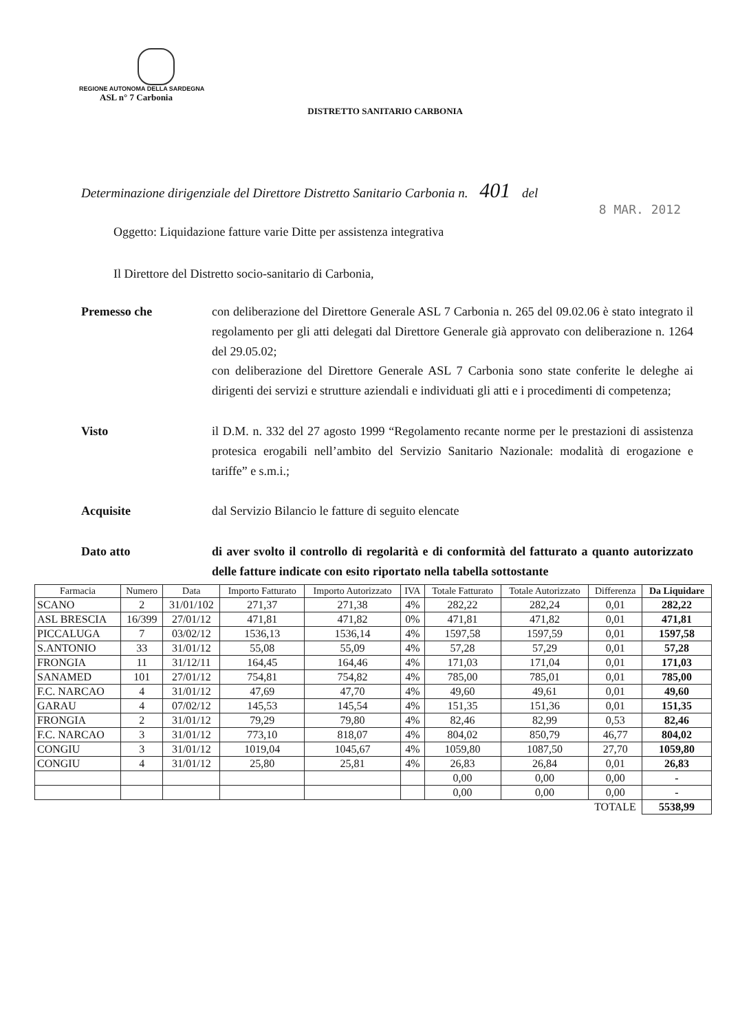REGIONE AUTONOMA DELLA SARDEGNA
ASL n° 7 Carbonia
DISTRETTO SANITARIO CARBONIA
Determinazione dirigenziale del Direttore Distretto Sanitario Carbonia n. 401 del
8 MAR. 2012
Oggetto: Liquidazione fatture varie Ditte per assistenza integrativa
Il Direttore del Distretto socio-sanitario di Carbonia,
Premesso che con deliberazione del Direttore Generale ASL 7 Carbonia n. 265 del 09.02.06 è stato integrato il regolamento per gli atti delegati dal Direttore Generale già approvato con deliberazione n. 1264 del 29.05.02;
con deliberazione del Direttore Generale ASL 7 Carbonia sono state conferite le deleghe ai dirigenti dei servizi e strutture aziendali e individuati gli atti e i procedimenti di competenza;
Visto il D.M. n. 332 del 27 agosto 1999 “Regolamento recante norme per le prestazioni di assistenza protesica erogabili nell’ambito del Servizio Sanitario Nazionale: modalità di erogazione e tariffe” e s.m.i.;
Acquisite dal Servizio Bilancio le fatture di seguito elencate
Dato atto di aver svolto il controllo di regolarità e di conformità del fatturato a quanto autorizzato delle fatture indicate con esito riportato nella tabella sottostante
| Farmacia | Numero | Data | Importo Fatturato | Importo Autorizzato | IVA | Totale Fatturato | Totale Autorizzato | Differenza | Da Liquidare |
| --- | --- | --- | --- | --- | --- | --- | --- | --- | --- |
| SCANO | 2 | 31/01/102 | 271,37 | 271,38 | 4% | 282,22 | 282,24 | 0,01 | 282,22 |
| ASL BRESCIA | 16/399 | 27/01/12 | 471,81 | 471,82 | 0% | 471,81 | 471,82 | 0,01 | 471,81 |
| PICCALUGA | 7 | 03/02/12 | 1536,13 | 1536,14 | 4% | 1597,58 | 1597,59 | 0,01 | 1597,58 |
| S.ANTONIO | 33 | 31/01/12 | 55,08 | 55,09 | 4% | 57,28 | 57,29 | 0,01 | 57,28 |
| FRONGIA | 11 | 31/12/11 | 164,45 | 164,46 | 4% | 171,03 | 171,04 | 0,01 | 171,03 |
| SANAMED | 101 | 27/01/12 | 754,81 | 754,82 | 4% | 785,00 | 785,01 | 0,01 | 785,00 |
| F.C. NARCAO | 4 | 31/01/12 | 47,69 | 47,70 | 4% | 49,60 | 49,61 | 0,01 | 49,60 |
| GARAU | 4 | 07/02/12 | 145,53 | 145,54 | 4% | 151,35 | 151,36 | 0,01 | 151,35 |
| FRONGIA | 2 | 31/01/12 | 79,29 | 79,80 | 4% | 82,46 | 82,99 | 0,53 | 82,46 |
| F.C. NARCAO | 3 | 31/01/12 | 773,10 | 818,07 | 4% | 804,02 | 850,79 | 46,77 | 804,02 |
| CONGIU | 3 | 31/01/12 | 1019,04 | 1045,67 | 4% | 1059,80 | 1087,50 | 27,70 | 1059,80 |
| CONGIU | 4 | 31/01/12 | 25,80 | 25,81 | 4% | 26,83 | 26,84 | 0,01 | 26,83 |
| | | | | | | 0,00 | 0,00 | 0,00 | - |
| | | | | | | 0,00 | 0,00 | 0,00 | - |
| | | | | | | | | TOTALE | 5538,99 |